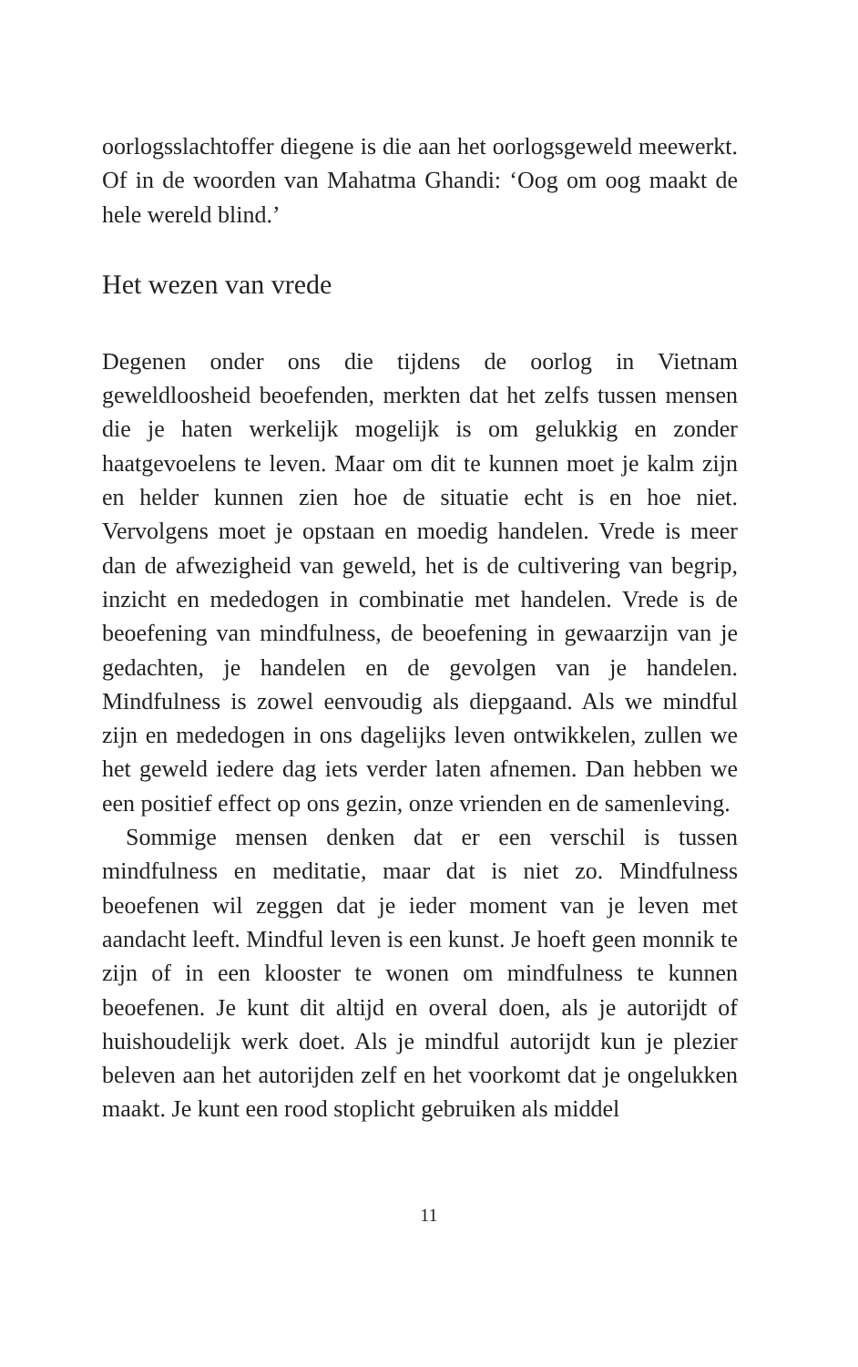oorlogsslachtoffer diegene is die aan het oorlogsgeweld meewerkt. Of in de woorden van Mahatma Ghandi: ‘Oog om oog maakt de hele wereld blind.’
Het wezen van vrede
Degenen onder ons die tijdens de oorlog in Vietnam geweldloosheid beoefenden, merkten dat het zelfs tussen mensen die je haten werkelijk mogelijk is om gelukkig en zonder haatgevoelens te leven. Maar om dit te kunnen moet je kalm zijn en helder kunnen zien hoe de situatie echt is en hoe niet. Vervolgens moet je opstaan en moedig handelen. Vrede is meer dan de afwezigheid van geweld, het is de cultivering van begrip, inzicht en mededogen in combinatie met handelen. Vrede is de beoefening van mindfulness, de beoefening in gewaarzijn van je gedachten, je handelen en de gevolgen van je handelen. Mindfulness is zowel eenvoudig als diepgaand. Als we mindful zijn en mededogen in ons dagelijks leven ontwikkelen, zullen we het geweld iedere dag iets verder laten afnemen. Dan hebben we een positief effect op ons gezin, onze vrienden en de samenleving.
Sommige mensen denken dat er een verschil is tussen mindfulness en meditatie, maar dat is niet zo. Mindfulness beoefenen wil zeggen dat je ieder moment van je leven met aandacht leeft. Mindful leven is een kunst. Je hoeft geen monnik te zijn of in een klooster te wonen om mindfulness te kunnen beoefenen. Je kunt dit altijd en overal doen, als je autorijdt of huishoudelijk werk doet. Als je mindful autorijdt kun je plezier beleven aan het autorijden zelf en het voorkomt dat je ongelukken maakt. Je kunt een rood stoplicht gebruiken als middel
11